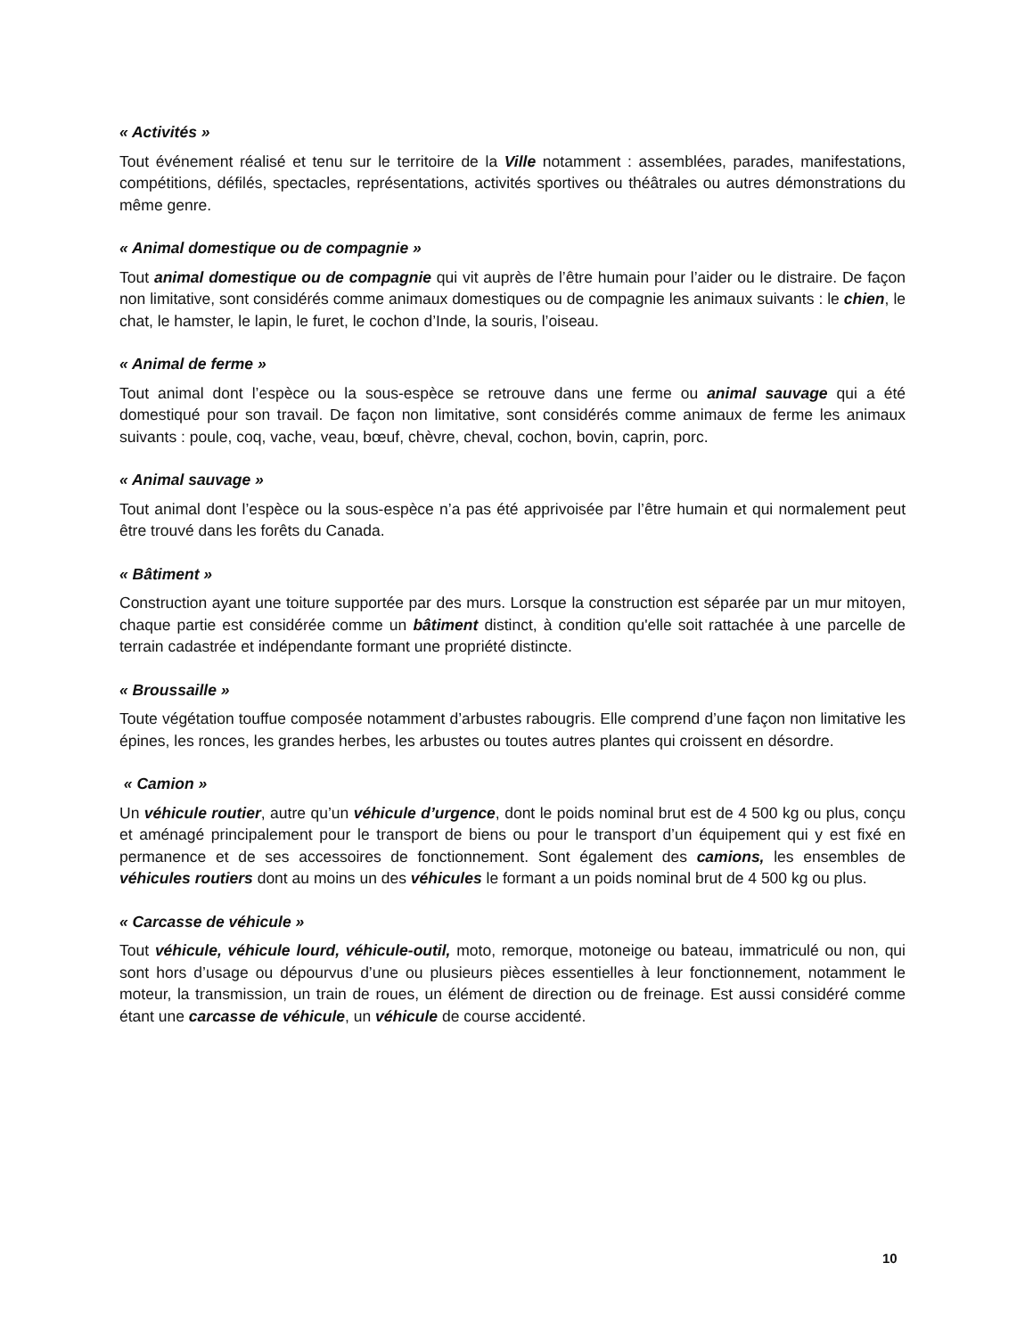« Activités »
Tout événement réalisé et tenu sur le territoire de la Ville notamment : assemblées, parades, manifestations, compétitions, défilés, spectacles, représentations, activités sportives ou théâtrales ou autres démonstrations du même genre.
« Animal domestique ou de compagnie »
Tout animal domestique ou de compagnie qui vit auprès de l’être humain pour l’aider ou le distraire. De façon non limitative, sont considérés comme animaux domestiques ou de compagnie les animaux suivants : le chien, le chat, le hamster, le lapin, le furet, le cochon d’Inde, la souris, l’oiseau.
« Animal de ferme »
Tout animal dont l’espèce ou la sous-espèce se retrouve dans une ferme ou animal sauvage qui a été domestiqué pour son travail. De façon non limitative, sont considérés comme animaux de ferme les animaux suivants : poule, coq, vache, veau, bœuf, chèvre, cheval, cochon, bovin, caprin, porc.
« Animal sauvage »
Tout animal dont l’espèce ou la sous-espèce n’a pas été apprivoisée par l’être humain et qui normalement peut être trouvé dans les forêts du Canada.
« Bâtiment »
Construction ayant une toiture supportée par des murs. Lorsque la construction est séparée par un mur mitoyen, chaque partie est considérée comme un bâtiment distinct, à condition qu'elle soit rattachée à une parcelle de terrain cadastrée et indépendante formant une propriété distincte.
« Broussaille »
Toute végétation touffue composée notamment d’arbustes rabougris. Elle comprend d’une façon non limitative les épines, les ronces, les grandes herbes, les arbustes ou toutes autres plantes qui croissent en désordre.
« Camion »
Un véhicule routier, autre qu’un véhicule d’urgence, dont le poids nominal brut est de 4 500 kg ou plus, conçu et aménagé principalement pour le transport de biens ou pour le transport d’un équipement qui y est fixé en permanence et de ses accessoires de fonctionnement. Sont également des camions, les ensembles de véhicules routiers dont au moins un des véhicules le formant a un poids nominal brut de 4 500 kg ou plus.
« Carcasse de véhicule »
Tout véhicule, véhicule lourd, véhicule-outil, moto, remorque, motoneige ou bateau, immatriculé ou non, qui sont hors d’usage ou dépourvus d’une ou plusieurs pièces essentielles à leur fonctionnement, notamment le moteur, la transmission, un train de roues, un élément de direction ou de freinage. Est aussi considéré comme étant une carcasse de véhicule, un véhicule de course accidenté.
10